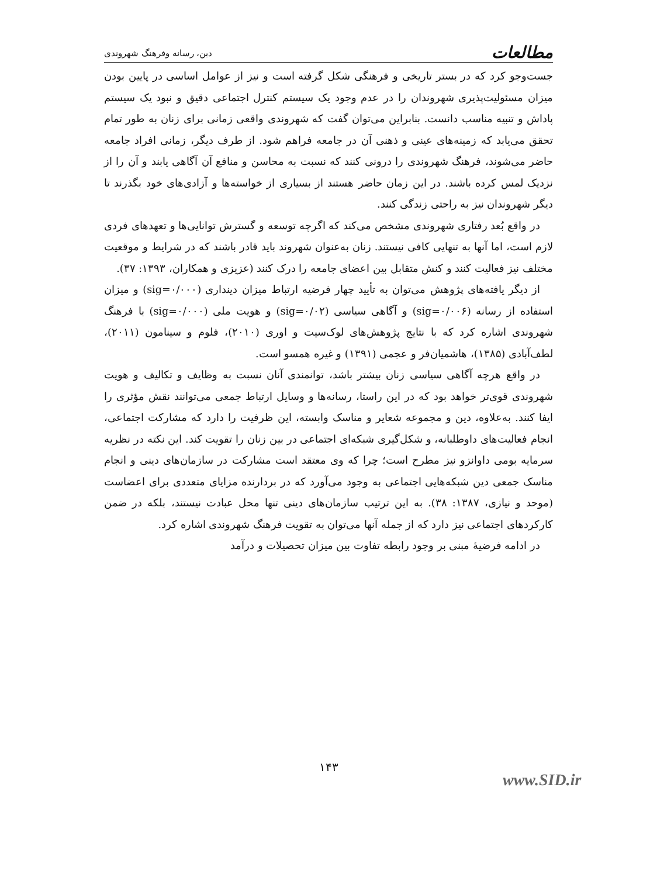مطالعات دین، رسانه وفرهنگ شهروندی
جست‌وجو کرد که در بستر تاریخی و فرهنگی شکل گرفته است و نیز از عوامل اساسی در پایین بودن میزان مسئولیت‌پذیری شهروندان را در عدم وجود یک سیستم کنترل اجتماعی دقیق و نبود یک سیستم پاداش و تنبیه مناسب دانست. بنابراین می‌توان گفت که شهروندی واقعی زمانی برای زنان به طور تمام تحقق می‌یابد که زمینه‌های عینی و ذهنی آن در جامعه فراهم شود. از طرف دیگر، زمانی افراد جامعه حاضر می‌شوند، فرهنگ شهروندی را درونی کنند که نسبت به محاسن و منافع آن آگاهی یابند و آن را از نزدیک لمس کرده باشند. در این زمان حاضر هستند از بسیاری از خواسته‌ها و آزادی‌های خود بگذرند تا دیگر شهروندان نیز به راحتی زندگی کنند.
در واقع بُعد رفتاری شهروندی مشخص می‌کند که اگرچه توسعه و گسترش توانایی‌ها و تعهدهای فردی لازم است، اما آنها به تنهایی کافی نیستند. زنان به‌عنوان شهروند باید قادر باشند که در شرایط و موقعیت مختلف نیز فعالیت کنند و کنش متقابل بین اعضای جامعه را درک کنند (عزیزی و همکاران، ۱۳۹۳: ۳۷).
از دیگر یافته‌های پژوهش می‌توان به تأیید چهار فرضیه ارتباط میزان دینداری (sig=۰/۰۰۰) و میزان استفاده از رسانه (sig=۰/۰۰۶) و آگاهی سیاسی (sig=۰/۰۲) و هویت ملی (sig=۰/۰۰۰) با فرهنگ شهروندی اشاره کرد که با نتایج پژوهش‌های لوک‌سیت و اوری (۲۰۱۰)، فلوم و سینامون (۲۰۱۱)، لطف‌آبادی (۱۳۸۵)، هاشمیان‌فر و عجمی (۱۳۹۱) و غیره همسو است.
در واقع هرچه آگاهی سیاسی زنان بیشتر باشد، توانمندی آنان نسبت به وظایف و تکالیف و هویت شهروندی قوی‌تر خواهد بود که در این راستا، رسانه‌ها و وسایل ارتباط جمعی می‌توانند نقش مؤثری را ایفا کنند. به‌علاوه، دین و مجموعه شعایر و مناسک وابسته، این ظرفیت را دارد که مشارکت اجتماعی، انجام فعالیت‌های داوطلبانه، و شکل‌گیری شبکه‌ای اجتماعی در بین زنان را تقویت کند. این نکته در نظریه سرمایه بومی داوانزو نیز مطرح است؛ چرا که وی معتقد است مشارکت در سازمان‌های دینی و انجام مناسک جمعی دین شبکه‌هایی اجتماعی به وجود می‌آورد که در بردارنده مزایای متعددی برای اعضاست (موحد و نیازی، ۱۳۸۷: ۳۸). به این ترتیب سازمان‌های دینی تنها محل عبادت نیستند، بلکه در ضمن کارکردهای اجتماعی نیز دارد که از جمله آنها می‌توان به تقویت فرهنگ شهروندی اشاره کرد.
در ادامه فرضیهٔ مبنی بر وجود رابطه تفاوت بین میزان تحصیلات و درآمد
۱۴۳
www.SID.ir